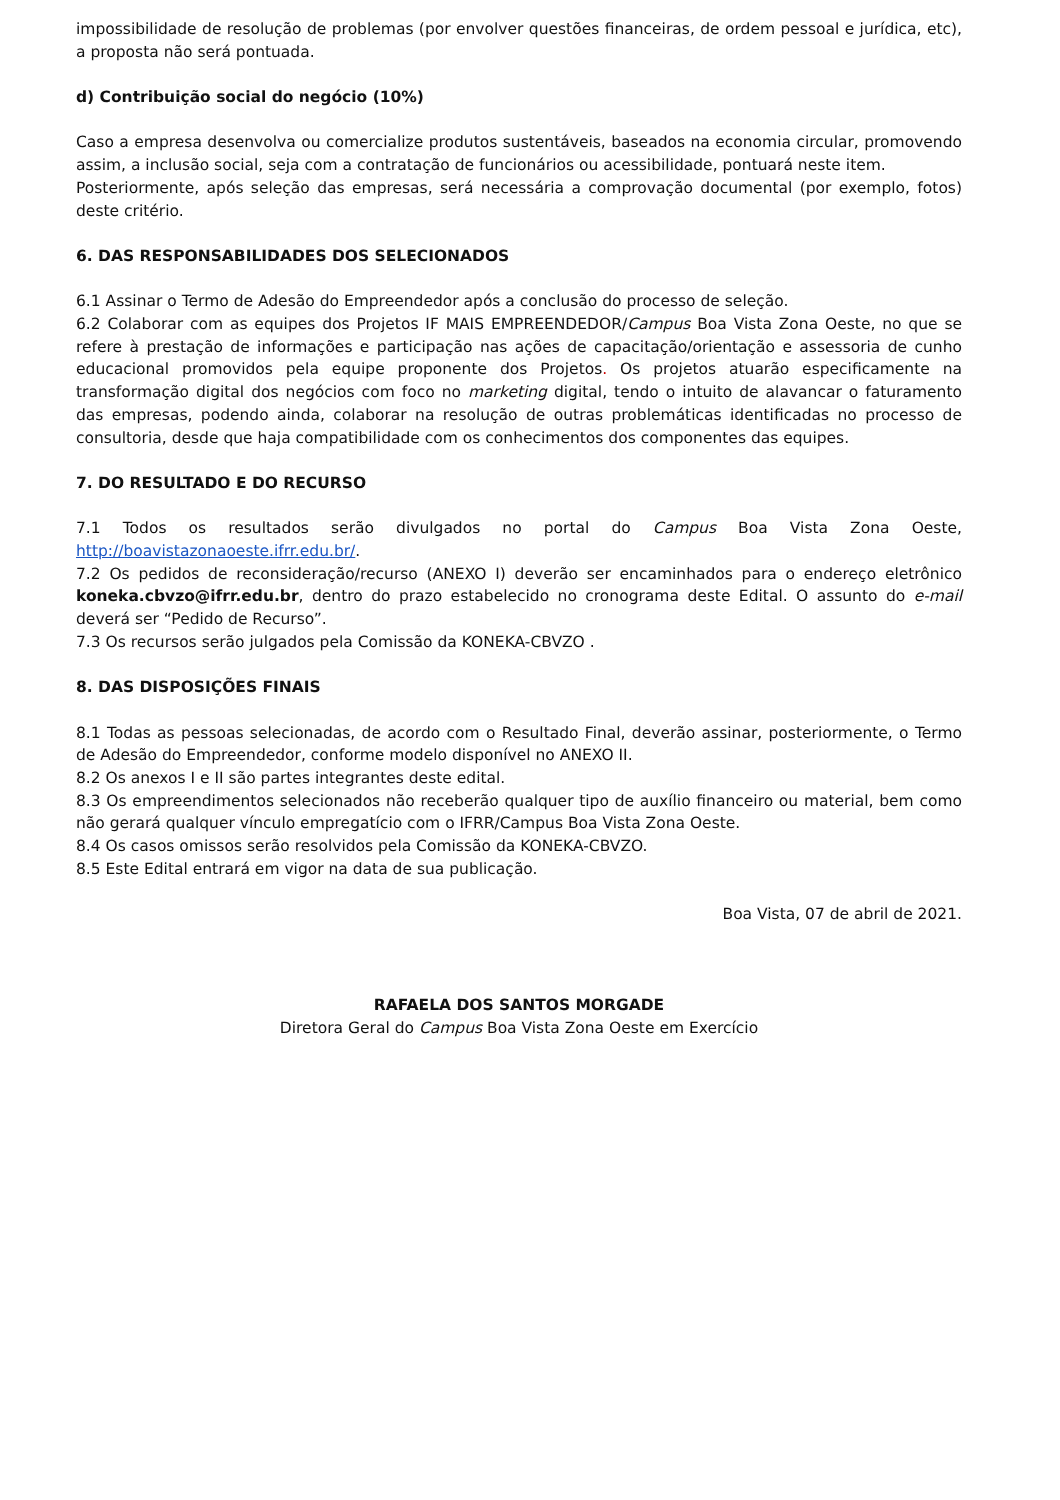impossibilidade de resolução de problemas (por envolver questões financeiras, de ordem pessoal e jurídica, etc), a proposta não será pontuada.
d) Contribuição social do negócio (10%)
Caso a empresa desenvolva ou comercialize produtos sustentáveis, baseados na economia circular, promovendo assim, a inclusão social, seja com a contratação de funcionários ou acessibilidade, pontuará neste item.
Posteriormente, após seleção das empresas, será necessária a comprovação documental (por exemplo, fotos) deste critério.
6. DAS RESPONSABILIDADES DOS SELECIONADOS
6.1 Assinar o Termo de Adesão do Empreendedor após a conclusão do processo de seleção.
6.2 Colaborar com as equipes dos Projetos IF MAIS EMPREENDEDOR/Campus Boa Vista Zona Oeste, no que se refere à prestação de informações e participação nas ações de capacitação/orientação e assessoria de cunho educacional promovidos pela equipe proponente dos Projetos. Os projetos atuarão especificamente na transformação digital dos negócios com foco no marketing digital, tendo o intuito de alavancar o faturamento das empresas, podendo ainda, colaborar na resolução de outras problemáticas identificadas no processo de consultoria, desde que haja compatibilidade com os conhecimentos dos componentes das equipes.
7. DO RESULTADO E DO RECURSO
7.1 Todos os resultados serão divulgados no portal do Campus Boa Vista Zona Oeste, http://boavistazonaoeste.ifrr.edu.br/.
7.2 Os pedidos de reconsideração/recurso (ANEXO I) deverão ser encaminhados para o endereço eletrônico koneka.cbvzo@ifrr.edu.br, dentro do prazo estabelecido no cronograma deste Edital. O assunto do e-mail deverá ser “Pedido de Recurso”.
7.3 Os recursos serão julgados pela Comissão da KONEKA-CBVZO .
8. DAS DISPOSIÇÕES FINAIS
8.1 Todas as pessoas selecionadas, de acordo com o Resultado Final, deverão assinar, posteriormente, o Termo de Adesão do Empreendedor, conforme modelo disponível no ANEXO II.
8.2 Os anexos I e II são partes integrantes deste edital.
8.3 Os empreendimentos selecionados não receberão qualquer tipo de auxílio financeiro ou material, bem como não gerará qualquer vínculo empregatício com o IFRR/Campus Boa Vista Zona Oeste.
8.4 Os casos omissos serão resolvidos pela Comissão da KONEKA-CBVZO.
8.5 Este Edital entrará em vigor na data de sua publicação.
Boa Vista, 07 de abril de 2021.
RAFAELA DOS SANTOS MORGADE
Diretora Geral do Campus Boa Vista Zona Oeste em Exercício